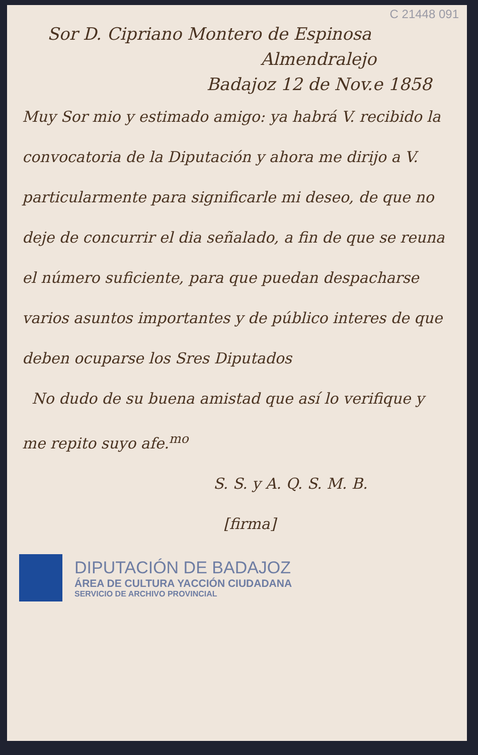C 21448 091
Sor D. Cipriano Montero de Espinosa
Almendralejo
Badajoz 12 de Nov.e 1858
Muy Sor mio y estimado amigo: ya habrá V. recibido la convocatoria de la Diputación y ahora me dirijo a V. particularmente para significarle mi deseo, de que no deje de concurrir el dia señalado, a fin de que se reuna el número suficiente, para que puedan despacharse varios asuntos importantes y de público interes de que deben ocuparse los Sres Diputados
No dudo de su buena amistad que así lo verifique y me repito suyo afe.<sup>mo</sup>
S. S. y A. Q. S. M. B.
[firma]
DIPUTACIÓN DE BADAJOZ
ÁREA DE CULTURA YACCIÓN CIUDADANA
SERVICIO DE ARCHIVO PROVINCIAL